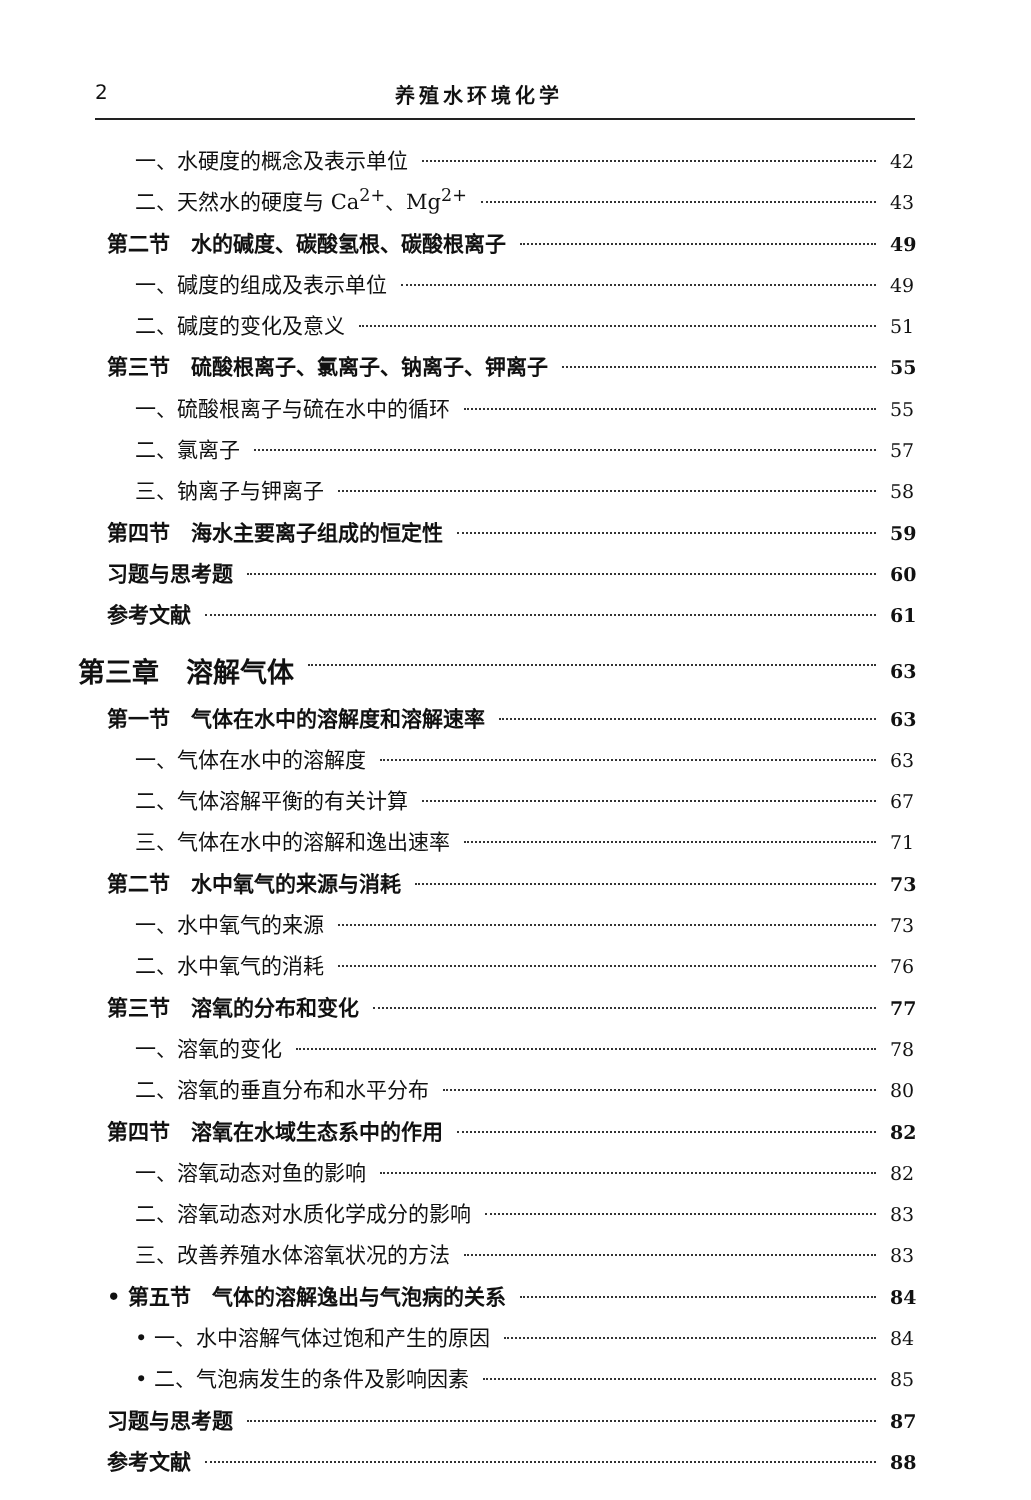2 养殖水环境化学
一、水硬度的概念及表示单位 42
二、天然水的硬度与 Ca<sup>2+</sup>、Mg<sup>2+</sup> 43
第二节　水的碱度、碳酸氢根、碳酸根离子 49
一、碱度的组成及表示单位 49
二、碱度的变化及意义 51
第三节　硫酸根离子、氯离子、钠离子、钾离子 55
一、硫酸根离子与硫在水中的循环 55
二、氯离子 57
三、钠离子与钾离子 58
第四节　海水主要离子组成的恒定性 59
习题与思考题 60
参考文献 61
第三章　溶解气体 63
第一节　气体在水中的溶解度和溶解速率 63
一、气体在水中的溶解度 63
二、气体溶解平衡的有关计算 67
三、气体在水中的溶解和逸出速率 71
第二节　水中氧气的来源与消耗 73
一、水中氧气的来源 73
二、水中氧气的消耗 76
第三节　溶氧的分布和变化 77
一、溶氧的变化 78
二、溶氧的垂直分布和水平分布 80
第四节　溶氧在水域生态系中的作用 82
一、溶氧动态对鱼的影响 82
二、溶氧动态对水质化学成分的影响 83
三、改善养殖水体溶氧状况的方法 83
• 第五节　气体的溶解逸出与气泡病的关系 84
• 一、水中溶解气体过饱和产生的原因 84
• 二、气泡病发生的条件及影响因素 85
习题与思考题 87
参考文献 88